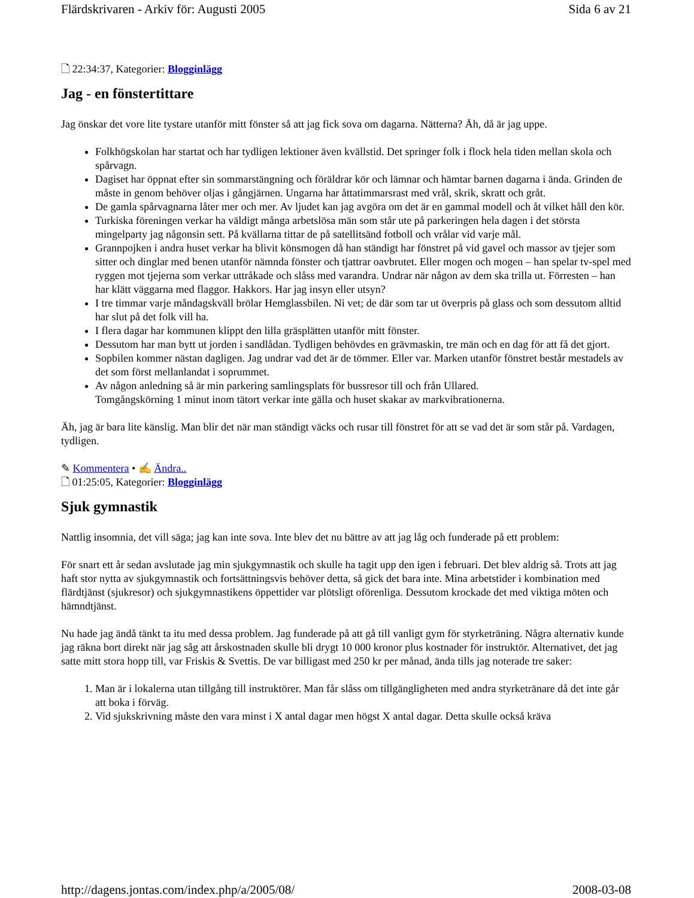Flärdskrivaren - Arkiv för: Augusti 2005 Sida 6 av 21
🗋 22:34:37, Kategorier: Blogginlägg
Jag - en fönstertittare
Jag önskar det vore lite tystare utanför mitt fönster så att jag fick sova om dagarna. Nätterna? Äh, då är jag uppe.
Folkhögskolan har startat och har tydligen lektioner även kvällstid. Det springer folk i flock hela tiden mellan skola och spårvagn.
Dagiset har öppnat efter sin sommarstängning och föräldrar kör och lämnar och hämtar barnen dagarna i ända. Grinden de måste in genom behöver oljas i gångjärnen. Ungarna har åttatimmarsrast med vrål, skrik, skratt och gråt.
De gamla spårvagnarna låter mer och mer. Av ljudet kan jag avgöra om det är en gammal modell och åt vilket håll den kör.
Turkiska föreningen verkar ha väldigt många arbetslösa män som står ute på parkeringen hela dagen i det största mingelparty jag någonsin sett. På kvällarna tittar de på satellitsänd fotboll och vrålar vid varje mål.
Grannpojken i andra huset verkar ha blivit könsmogen då han ständigt har fönstret på vid gavel och massor av tjejer som sitter och dinglar med benen utanför nämnda fönster och tjattrar oavbrutet. Eller mogen och mogen – han spelar tv-spel med ryggen mot tjejerna som verkar uttråkade och slåss med varandra. Undrar när någon av dem ska trilla ut. Förresten – han har klätt väggarna med flaggor. Hakkors. Har jag insyn eller utsyn?
I tre timmar varje måndagskväll brölar Hemglassbilen. Ni vet; de där som tar ut överpris på glass och som dessutom alltid har slut på det folk vill ha.
I flera dagar har kommunen klippt den lilla gräsplätten utanför mitt fönster.
Dessutom har man bytt ut jorden i sandlådan. Tydligen behövdes en grävmaskin, tre män och en dag för att få det gjort.
Sopbilen kommer nästan dagligen. Jag undrar vad det är de tömmer. Eller var. Marken utanför fönstret består mestadels av det som först mellanlandat i soprummet.
Av någon anledning så är min parkering samlingsplats för bussresor till och från Ullared.
Tomgångskörning 1 minut inom tätort verkar inte gälla och huset skakar av markvibrationerna.
Äh, jag är bara lite känslig. Man blir det när man ständigt väcks och rusar till fönstret för att se vad det är som står på. Vardagen, tydligen.
✎ Kommentera • ✍ Ändra..
🗋 01:25:05, Kategorier: Blogginlägg
Sjuk gymnastik
Nattlig insomnia, det vill säga; jag kan inte sova. Inte blev det nu bättre av att jag låg och funderade på ett problem:
För snart ett år sedan avslutade jag min sjukgymnastik och skulle ha tagit upp den igen i februari. Det blev aldrig så. Trots att jag haft stor nytta av sjukgymnastik och fortsättningsvis behöver detta, så gick det bara inte. Mina arbetstider i kombination med flärdtjänst (sjukresor) och sjukgymnastikens öppettider var plötsligt oförenliga. Dessutom krockade det med viktiga möten och hämndtjänst.
Nu hade jag ändå tänkt ta itu med dessa problem. Jag funderade på att gå till vanligt gym för styrketräning. Några alternativ kunde jag räkna bort direkt när jag såg att årskostnaden skulle bli drygt 10 000 kronor plus kostnader för instruktör. Alternativet, det jag satte mitt stora hopp till, var Friskis & Svettis. De var billigast med 250 kr per månad, ända tills jag noterade tre saker:
1. Man är i lokalerna utan tillgång till instruktörer. Man får slåss om tillgängligheten med andra styrketränare då det inte går att boka i förväg.
2. Vid sjukskrivning måste den vara minst i X antal dagar men högst X antal dagar. Detta skulle också kräva
http://dagens.jontas.com/index.php/a/2005/08/ 2008-03-08